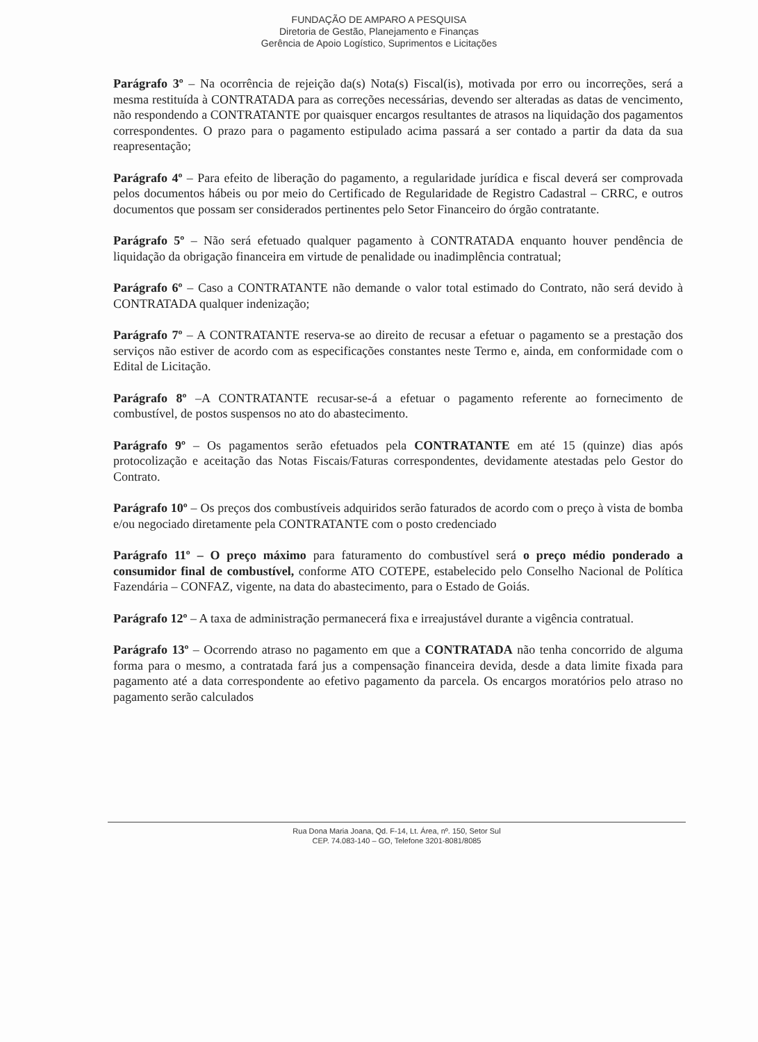FUNDAÇÃO DE AMPARO A PESQUISA
Diretoria de Gestão, Planejamento e Finanças
Gerência de Apoio Logístico, Suprimentos e Licitações
Parágrafo 3º – Na ocorrência de rejeição da(s) Nota(s) Fiscal(is), motivada por erro ou incorreções, será a mesma restituída à CONTRATADA para as correções necessárias, devendo ser alteradas as datas de vencimento, não respondendo a CONTRATANTE por quaisquer encargos resultantes de atrasos na liquidação dos pagamentos correspondentes. O prazo para o pagamento estipulado acima passará a ser contado a partir da data da sua reapresentação;
Parágrafo 4º – Para efeito de liberação do pagamento, a regularidade jurídica e fiscal deverá ser comprovada pelos documentos hábeis ou por meio do Certificado de Regularidade de Registro Cadastral – CRRC, e outros documentos que possam ser considerados pertinentes pelo Setor Financeiro do órgão contratante.
Parágrafo 5º – Não será efetuado qualquer pagamento à CONTRATADA enquanto houver pendência de liquidação da obrigação financeira em virtude de penalidade ou inadimplência contratual;
Parágrafo 6º – Caso a CONTRATANTE não demande o valor total estimado do Contrato, não será devido à CONTRATADA qualquer indenização;
Parágrafo 7º – A CONTRATANTE reserva-se ao direito de recusar a efetuar o pagamento se a prestação dos serviços não estiver de acordo com as especificações constantes neste Termo e, ainda, em conformidade com o Edital de Licitação.
Parágrafo 8º –A CONTRATANTE recusar-se-á a efetuar o pagamento referente ao fornecimento de combustível, de postos suspensos no ato do abastecimento.
Parágrafo 9º – Os pagamentos serão efetuados pela CONTRATANTE em até 15 (quinze) dias após protocolização e aceitação das Notas Fiscais/Faturas correspondentes, devidamente atestadas pelo Gestor do Contrato.
Parágrafo 10º – Os preços dos combustíveis adquiridos serão faturados de acordo com o preço à vista de bomba e/ou negociado diretamente pela CONTRATANTE com o posto credenciado
Parágrafo 11º – O preço máximo para faturamento do combustível será o preço médio ponderado a consumidor final de combustível, conforme ATO COTEPE, estabelecido pelo Conselho Nacional de Política Fazendária – CONFAZ, vigente, na data do abastecimento, para o Estado de Goiás.
Parágrafo 12º – A taxa de administração permanecerá fixa e irreajustável durante a vigência contratual.
Parágrafo 13º – Ocorrendo atraso no pagamento em que a CONTRATADA não tenha concorrido de alguma forma para o mesmo, a contratada fará jus a compensação financeira devida, desde a data limite fixada para pagamento até a data correspondente ao efetivo pagamento da parcela. Os encargos moratórios pelo atraso no pagamento serão calculados
Rua Dona Maria Joana, Qd. F-14, Lt. Área, nº. 150, Setor Sul
CEP. 74.083-140 – GO, Telefone 3201-8081/8085